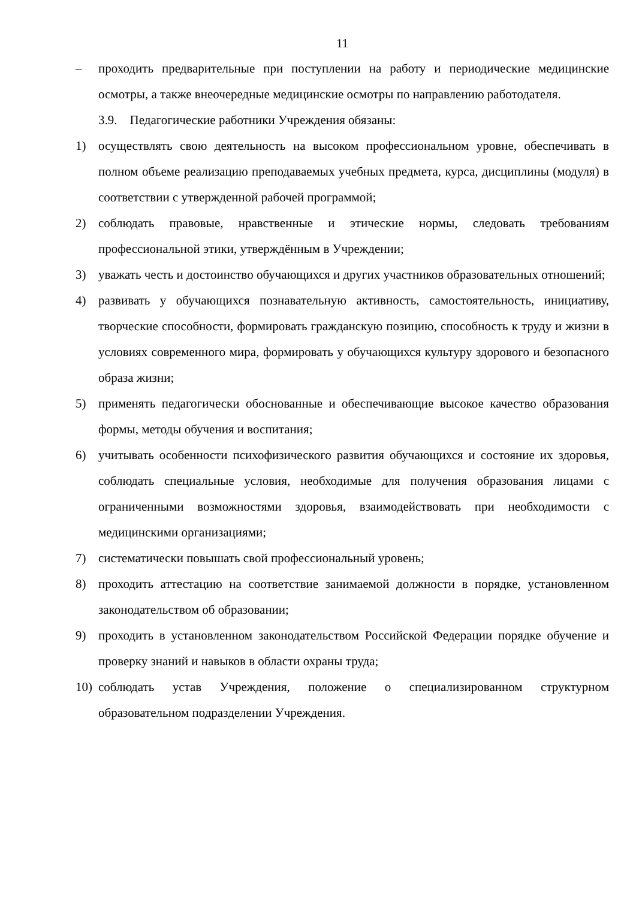11
– проходить предварительные при поступлении на работу и периодические медицинские осмотры, а также внеочередные медицинские осмотры по направлению работодателя.
3.9. Педагогические работники Учреждения обязаны:
1) осуществлять свою деятельность на высоком профессиональном уровне, обеспечивать в полном объеме реализацию преподаваемых учебных предмета, курса, дисциплины (модуля) в соответствии с утвержденной рабочей программой;
2) соблюдать правовые, нравственные и этические нормы, следовать требованиям профессиональной этики, утверждённым в Учреждении;
3) уважать честь и достоинство обучающихся и других участников образовательных отношений;
4) развивать у обучающихся познавательную активность, самостоятельность, инициативу, творческие способности, формировать гражданскую позицию, способность к труду и жизни в условиях современного мира, формировать у обучающихся культуру здорового и безопасного образа жизни;
5) применять педагогически обоснованные и обеспечивающие высокое качество образования формы, методы обучения и воспитания;
6) учитывать особенности психофизического развития обучающихся и состояние их здоровья, соблюдать специальные условия, необходимые для получения образования лицами с ограниченными возможностями здоровья, взаимодействовать при необходимости с медицинскими организациями;
7) систематически повышать свой профессиональный уровень;
8) проходить аттестацию на соответствие занимаемой должности в порядке, установленном законодательством об образовании;
9) проходить в установленном законодательством Российской Федерации порядке обучение и проверку знаний и навыков в области охраны труда;
10) соблюдать устав Учреждения, положение о специализированном структурном образовательном подразделении Учреждения.